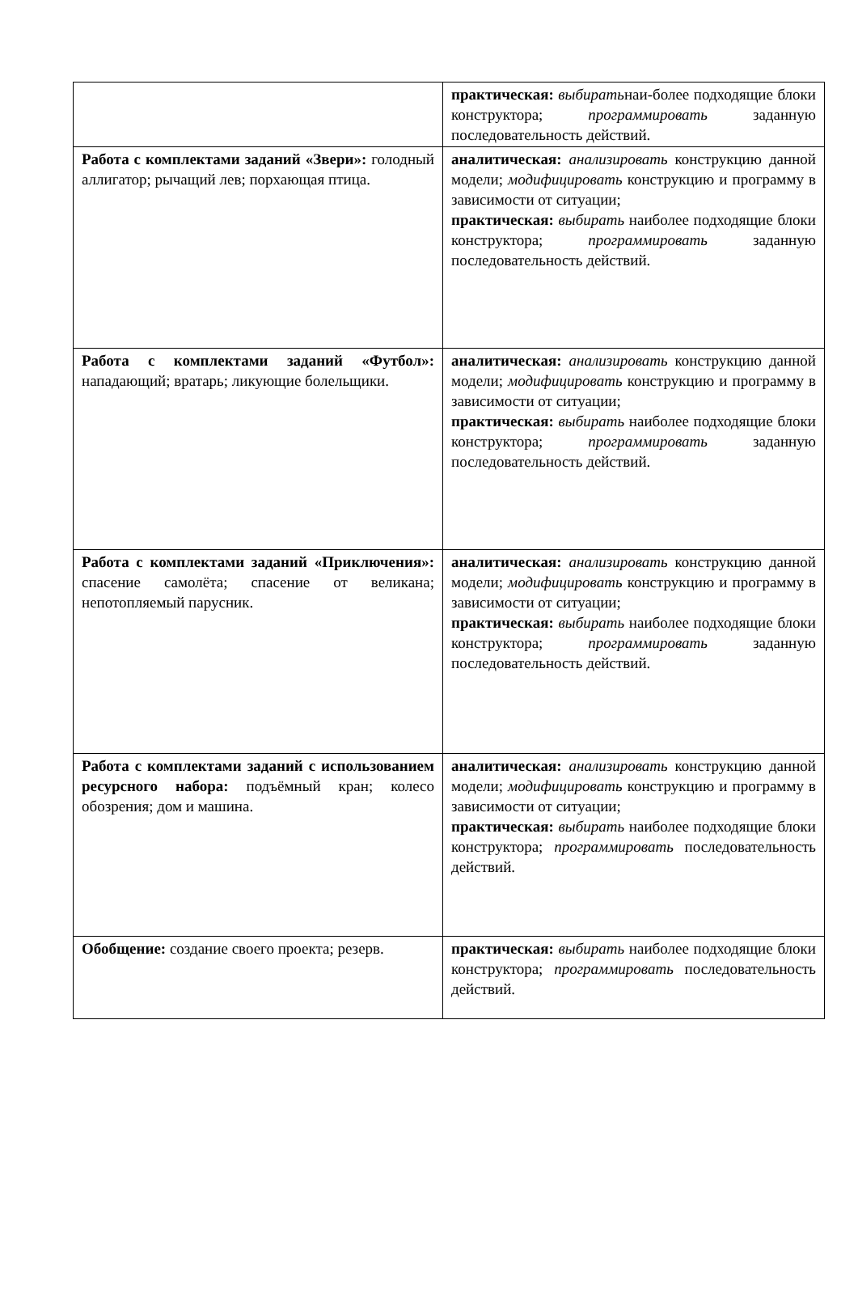| | практическая: выбирать наи-более подходящие блоки конструктора; программировать заданную последовательность действий. |
| Работа с комплектами заданий «Звери»: голодный аллигатор; рычащий лев; порхающая птица. | аналитическая: анализировать конструкцию данной модели; модифицировать конструкцию и программу в зависимости от ситуации; практическая: выбирать наиболее подходящие блоки конструктора; программировать заданную последовательность действий. |
| Работа с комплектами заданий «Футбол»: нападающий; вратарь; ликующие болельщики. | аналитическая: анализировать конструкцию данной модели; модифицировать конструкцию и программу в зависимости от ситуации; практическая: выбирать наиболее подходящие блоки конструктора; программировать заданную последовательность действий. |
| Работа с комплектами заданий «Приключения»: спасение самолёта; спасение от великана; непотопляемый парусник. | аналитическая: анализировать конструкцию данной модели; модифицировать конструкцию и программу в зависимости от ситуации; практическая: выбирать наиболее подходящие блоки конструктора; программировать заданную последовательность действий. |
| Работа с комплектами заданий с использованием ресурсного набора: подъёмный кран; колесо обозрения; дом и машина. | аналитическая: анализировать конструкцию данной модели; модифицировать конструкцию и программу в зависимости от ситуации; практическая: выбирать наиболее подходящие блоки конструктора; программировать последовательность действий. |
| Обобщение: создание своего проекта; резерв. | практическая: выбирать наиболее подходящие блоки конструктора; программировать последовательность действий. |